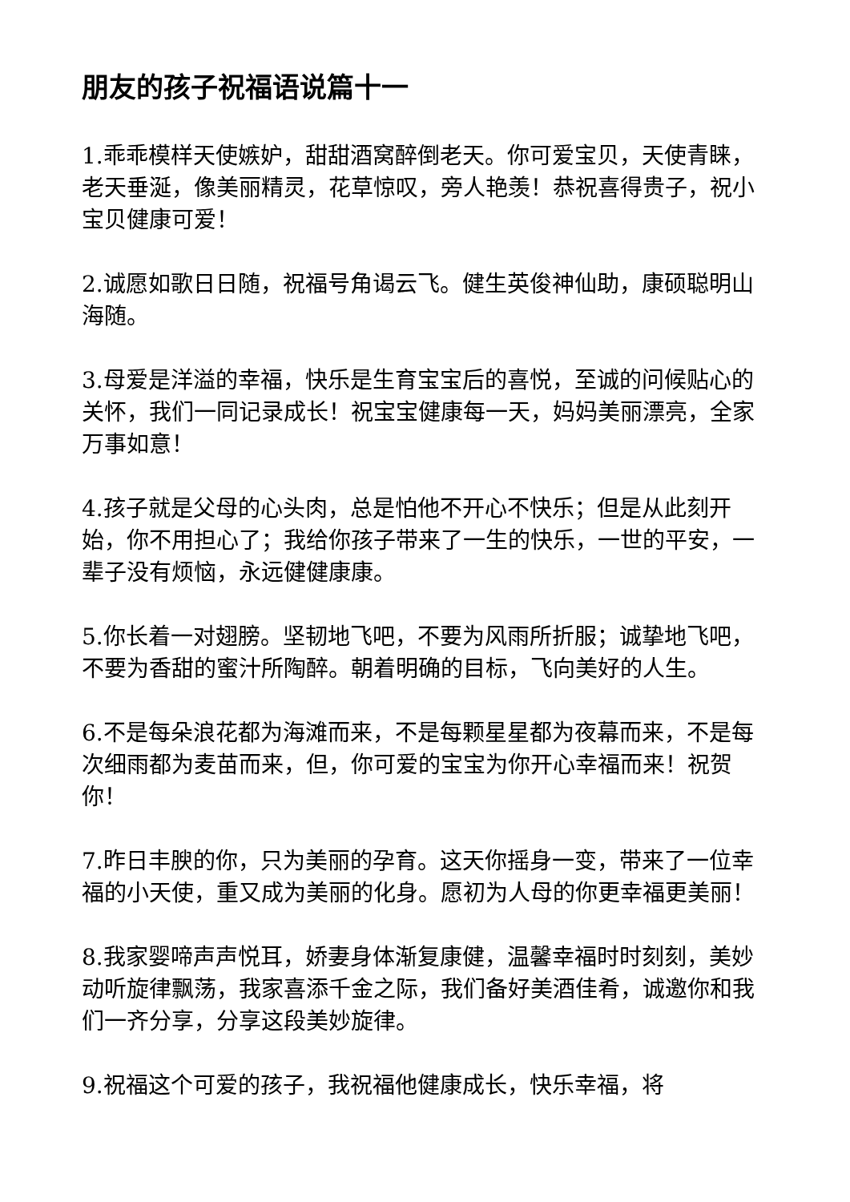朋友的孩子祝福语说篇十一
1.乖乖模样天使嫉妒，甜甜酒窝醉倒老天。你可爱宝贝，天使青睐，老天垂涎，像美丽精灵，花草惊叹，旁人艳羡！恭祝喜得贵子，祝小宝贝健康可爱！
2.诚愿如歌日日随，祝福号角谒云飞。健生英俊神仙助，康硕聪明山海随。
3.母爱是洋溢的幸福，快乐是生育宝宝后的喜悦，至诚的问候贴心的关怀，我们一同记录成长！祝宝宝健康每一天，妈妈美丽漂亮，全家万事如意！
4.孩子就是父母的心头肉，总是怕他不开心不快乐；但是从此刻开始，你不用担心了；我给你孩子带来了一生的快乐，一世的平安，一辈子没有烦恼，永远健健康康。
5.你长着一对翅膀。坚韧地飞吧，不要为风雨所折服；诚挚地飞吧，不要为香甜的蜜汁所陶醉。朝着明确的目标，飞向美好的人生。
6.不是每朵浪花都为海滩而来，不是每颗星星都为夜幕而来，不是每次细雨都为麦苗而来，但，你可爱的宝宝为你开心幸福而来！祝贺你！
7.昨日丰腴的你，只为美丽的孕育。这天你摇身一变，带来了一位幸福的小天使，重又成为美丽的化身。愿初为人母的你更幸福更美丽！
8.我家婴啼声声悦耳，娇妻身体渐复康健，温馨幸福时时刻刻，美妙动听旋律飘荡，我家喜添千金之际，我们备好美酒佳肴，诚邀你和我们一齐分享，分享这段美妙旋律。
9.祝福这个可爱的孩子，我祝福他健康成长，快乐幸福，将